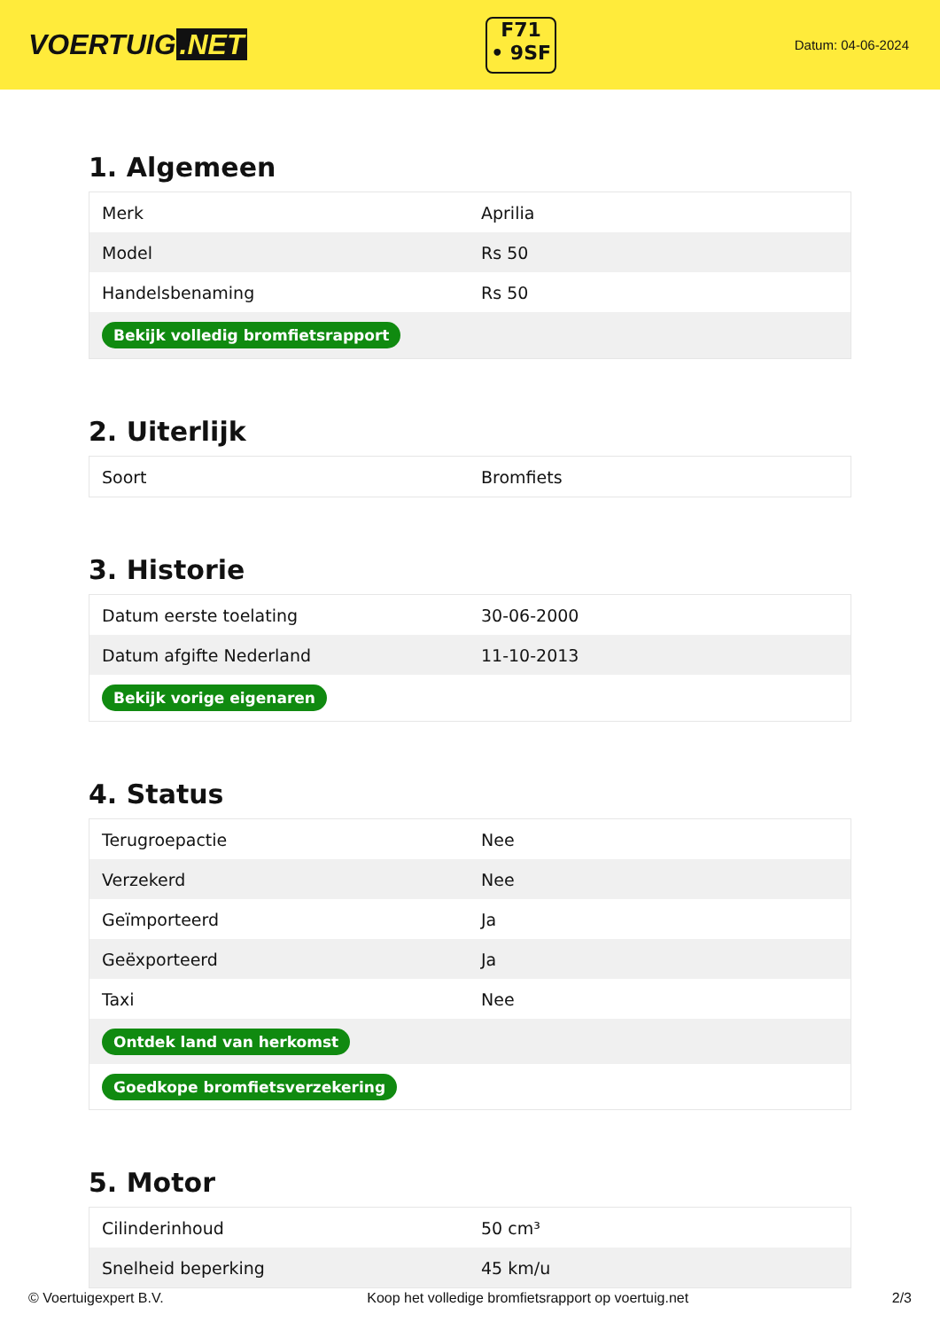VOERTUIG.NET
F71
• 9SF
Datum: 04-06-2024
1. Algemeen
| Merk | Aprilia |
| Model | Rs 50 |
| Handelsbenaming | Rs 50 |
| Bekijk volledig bromfietsrapport | |
2. Uiterlijk
| Soort | Bromfiets |
3. Historie
| Datum eerste toelating | 30-06-2000 |
| Datum afgifte Nederland | 11-10-2013 |
| Bekijk vorige eigenaren | |
4. Status
| Terugroepactie | Nee |
| Verzekerd | Nee |
| Geïmporteerd | Ja |
| Geëxporteerd | Ja |
| Taxi | Nee |
| Ontdek land van herkomst | |
| Goedkope bromfietsverzekering | |
5. Motor
| Cilinderinhoud | 50 cm³ |
| Snelheid beperking | 45 km/u |
© Voertuigexpert B.V. Koop het volledige bromfietsrapport op voertuig.net 2/3